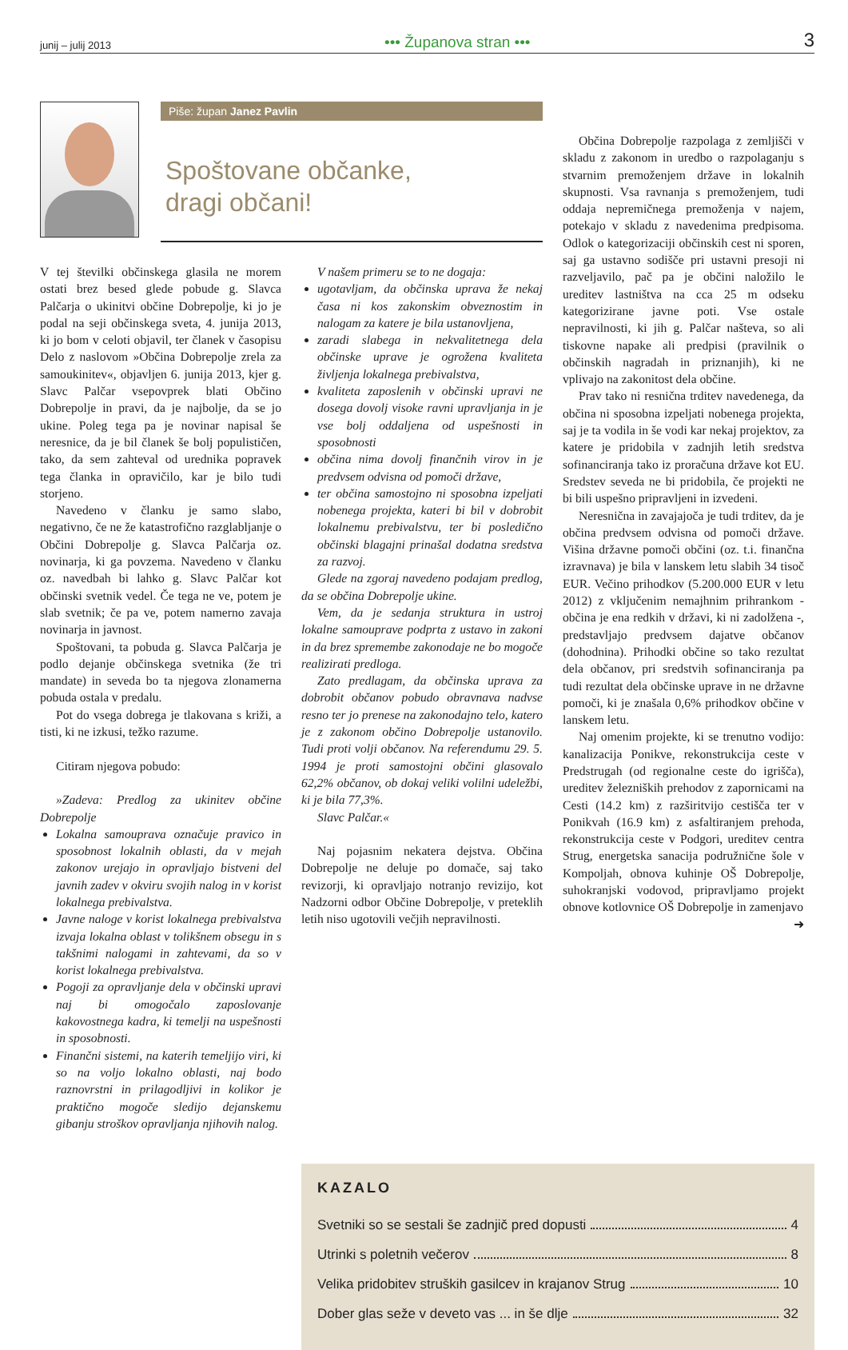junij – julij 2013 ••• Županova stran ••• 3
Piše: župan Janez Pavlin
Spoštovane občanke,
dragi občani!
V tej številki občinskega glasila ne morem ostati brez besed glede pobude g. Slavca Palčarja o ukinitvi občine Dobrepolje, ki jo je podal na seji občinskega sveta, 4. junija 2013, ki jo bom v celoti objavil, ter članek v časopisu Delo z naslovom »Občina Dobrepolje zrela za samoukinitev«, objavljen 6. junija 2013, kjer g. Slavc Palčar vsepovprek blati Občino Dobrepolje in pravi, da je najbolje, da se jo ukine. Poleg tega pa je novinar napisal še neresnice, da je bil članek še bolj populističen, tako, da sem zahteval od urednika popravek tega članka in opravičilo, kar je bilo tudi storjeno.
Navedeno v članku je samo slabo, negativno, če ne že katastrofično razglabljanje o Občini Dobrepolje g. Slavca Palčarja oz. novinarja, ki ga povzema. Navedeno v članku oz. navedbah bi lahko g. Slavc Palčar kot občinski svetnik vedel. Če tega ne ve, potem je slab svetnik; če pa ve, potem namerno zavaja novinarja in javnost.
Spoštovani, ta pobuda g. Slavca Palčarja je podlo dejanje občinskega svetnika (že tri mandate) in seveda bo ta njegova zlonamerna pobuda ostala v predalu.
Pot do vsega dobrega je tlakovana s križi, a tisti, ki ne izkusi, težko razume.
Citiram njegova pobudo:
»Zadeva: Predlog za ukinitev občine Dobrepolje
Lokalna samouprava označuje pravico in sposobnost lokalnih oblasti, da v mejah zakonov urejajo in opravljajo bistveni del javnih zadev v okviru svojih nalog in v korist lokalnega prebivalstva.
Javne naloge v korist lokalnega prebivalstva izvaja lokalna oblast v tolikšnem obsegu in s takšnimi nalogami in zahtevami, da so v korist lokalnega prebivalstva.
Pogoji za opravljanje dela v občinski upravi naj bi omogočalo zaposlovanje kakovostnega kadra, ki temelji na uspešnosti in sposobnosti.
Finančni sistemi, na katerih temeljijo viri, ki so na voljo lokalno oblasti, naj bodo raznovrstni in prilagodljivi in kolikor je praktično mogoče sledijo dejanskemu gibanju stroškov opravljanja njihovih nalog.
V našem primeru se to ne dogaja:
ugotavljam, da občinska uprava že nekaj časa ni kos zakonskim obveznostim in nalogam za katere je bila ustanovljena,
zaradi slabega in nekvalitetnega dela občinske uprave je ogrožena kvaliteta življenja lokalnega prebivalstva,
kvaliteta zaposlenih v občinski upravi ne dosega dovolj visoke ravni upravljanja in je vse bolj oddaljena od uspešnosti in sposobnosti
občina nima dovolj finančnih virov in je predvsem odvisna od pomoči države,
ter občina samostojno ni sposobna izpeljati nobenega projekta, kateri bi bil v dobrobit lokalnemu prebivalstvu, ter bi posledično občinski blagajni prinašal dodatna sredstva za razvoj.
Glede na zgoraj navedeno podajam predlog, da se občina Dobrepolje ukine.
Vem, da je sedanja struktura in ustroj lokalne samouprave podprta z ustavo in zakoni in da brez spremembe zakonodaje ne bo mogoče realizirati predloga.
Zato predlagam, da občinska uprava za dobrobit občanov pobudo obravnava nadvse resno ter jo prenese na zakonodajno telo, katero je z zakonom občino Dobrepolje ustanovilo. Tudi proti volji občanov. Na referendumu 29. 5. 1994 je proti samostojni občini glasovalo 62,2% občanov, ob dokaj veliki volilni udeležbi, ki je bila 77,3%.
Slavc Palčar.«
Naj pojasnim nekatera dejstva. Občina Dobrepolje ne deluje po domače, saj tako revizorji, ki opravljajo notranjo revizijo, kot Nadzorni odbor Občine Dobrepolje, v preteklih letih niso ugotovili večjih nepravilnosti.
Občina Dobrepolje razpolaga z zemljišči v skladu z zakonom in uredbo o razpolaganju s stvarnim premoženjem države in lokalnih skupnosti. Vsa ravnanja s premoženjem, tudi oddaja nepremičnega premoženja v najem, potekajo v skladu z navedenima predpisoma. Odlok o kategorizaciji občinskih cest ni sporen, saj ga ustavno sodišče pri ustavni presoji ni razveljavilo, pač pa je občini naložilo le ureditev lastništva na cca 25 m odseku kategorizirane javne poti. Vse ostale nepravilnosti, ki jih g. Palčar našteva, so ali tiskovne napake ali predpisi (pravilnik o občinskih nagradah in priznanjih), ki ne vplivajo na zakonitost dela občine.
Prav tako ni resnična trditev navedenega, da občina ni sposobna izpeljati nobenega projekta, saj je ta vodila in še vodi kar nekaj projektov, za katere je pridobila v zadnjih letih sredstva sofinanciranja tako iz proračuna države kot EU. Sredstev seveda ne bi pridobila, če projekti ne bi bili uspešno pripravljeni in izvedeni.
Neresnična in zavajajoča je tudi trditev, da je občina predvsem odvisna od pomoči države. Višina državne pomoči občini (oz. t.i. finančna izravnava) je bila v lanskem letu slabih 34 tisoč EUR. Večino prihodkov (5.200.000 EUR v letu 2012) z vključenim nemajhnim prihrankom - občina je ena redkih v državi, ki ni zadolžena -, predstavljajo predvsem dajatve občanov (dohodnina). Prihodki občine so tako rezultat dela občanov, pri sredstvih sofinanciranja pa tudi rezultat dela občinske uprave in ne državne pomoči, ki je znašala 0,6% prihodkov občine v lanskem letu.
Naj omenim projekte, ki se trenutno vodijo: kanalizacija Ponikve, rekonstrukcija ceste v Predstrugah (od regionalne ceste do igrišča), ureditev železniških prehodov z zapornicami na Cesti (14.2 km) z razširitvijo cestišča ter v Ponikvah (16.9 km) z asfaltiranjem prehoda, rekonstrukcija ceste v Podgori, ureditev centra Strug, energetska sanacija podružnične šole v Kompoljah, obnova kuhinje OŠ Dobrepolje, suhokranjski vodovod, pripravljamo projekt obnove kotlovnice OŠ Dobrepolje in zamenjavo
➜
KAZALO
Svetniki so se sestali še zadnjič pred dopusti 4
Utrinki s poletnih večerov 8
Velika pridobitev struških gasilcev in krajanov Strug 10
Dober glas seže v deveto vas ... in še dlje 32